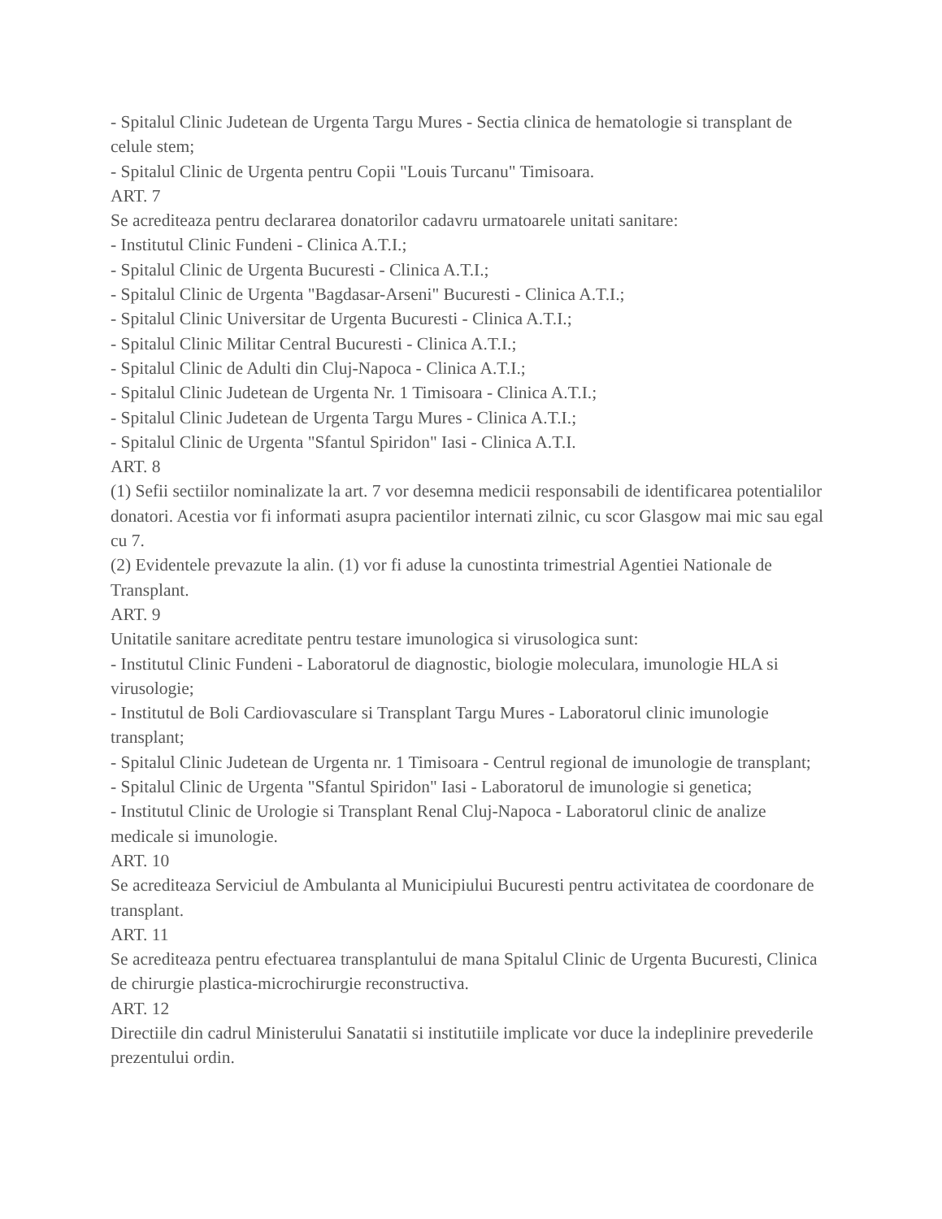- Spitalul Clinic Judetean de Urgenta Targu Mures - Sectia clinica de hematologie si transplant de celule stem;
- Spitalul Clinic de Urgenta pentru Copii "Louis Turcanu" Timisoara.
ART. 7
Se acrediteaza pentru declararea donatorilor cadavru urmatoarele unitati sanitare:
- Institutul Clinic Fundeni - Clinica A.T.I.;
- Spitalul Clinic de Urgenta Bucuresti - Clinica A.T.I.;
- Spitalul Clinic de Urgenta "Bagdasar-Arseni" Bucuresti - Clinica A.T.I.;
- Spitalul Clinic Universitar de Urgenta Bucuresti - Clinica A.T.I.;
- Spitalul Clinic Militar Central Bucuresti - Clinica A.T.I.;
- Spitalul Clinic de Adulti din Cluj-Napoca - Clinica A.T.I.;
- Spitalul Clinic Judetean de Urgenta Nr. 1 Timisoara - Clinica A.T.I.;
- Spitalul Clinic Judetean de Urgenta Targu Mures - Clinica A.T.I.;
- Spitalul Clinic de Urgenta "Sfantul Spiridon" Iasi - Clinica A.T.I.
ART. 8
(1) Sefii sectiilor nominalizate la art. 7 vor desemna medicii responsabili de identificarea potentialilor donatori. Acestia vor fi informati asupra pacientilor internati zilnic, cu scor Glasgow mai mic sau egal cu 7.
(2) Evidentele prevazute la alin. (1) vor fi aduse la cunostinta trimestrial Agentiei Nationale de Transplant.
ART. 9
Unitatile sanitare acreditate pentru testare imunologica si virusologica sunt:
- Institutul Clinic Fundeni - Laboratorul de diagnostic, biologie moleculara, imunologie HLA si virusologie;
- Institutul de Boli Cardiovasculare si Transplant Targu Mures - Laboratorul clinic imunologie transplant;
- Spitalul Clinic Judetean de Urgenta nr. 1 Timisoara - Centrul regional de imunologie de transplant;
- Spitalul Clinic de Urgenta "Sfantul Spiridon" Iasi - Laboratorul de imunologie si genetica;
- Institutul Clinic de Urologie si Transplant Renal Cluj-Napoca - Laboratorul clinic de analize medicale si imunologie.
ART. 10
Se acrediteaza Serviciul de Ambulanta al Municipiului Bucuresti pentru activitatea de coordonare de transplant.
ART. 11
Se acrediteaza pentru efectuarea transplantului de mana Spitalul Clinic de Urgenta Bucuresti, Clinica de chirurgie plastica-microchirurgie reconstructiva.
ART. 12
Directiile din cadrul Ministerului Sanatatii si institutiile implicate vor duce la indeplinire prevederile prezentului ordin.